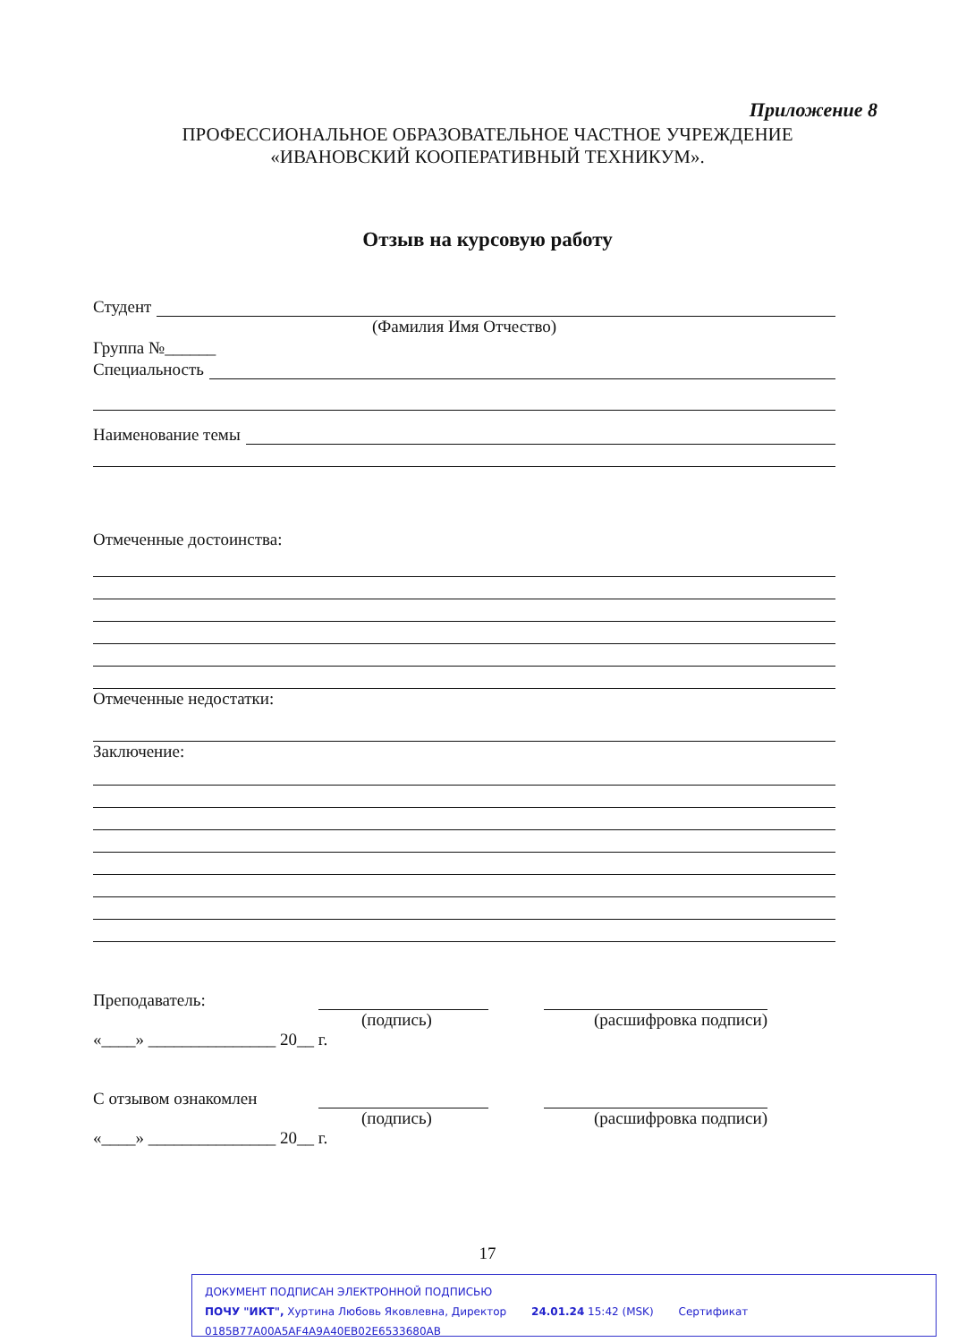Приложение 8
ПРОФЕССИОНАЛЬНОЕ ОБРАЗОВАТЕЛЬНОЕ ЧАСТНОЕ УЧРЕЖДЕНИЕ
«ИВАНОВСКИЙ КООПЕРАТИВНЫЙ ТЕХНИКУМ».
Отзыв на курсовую работу
Студент
(Фамилия Имя Отчество)
Группа №______
Специальность
Наименование темы
Отмеченные достоинства:
Отмеченные недостатки:
Заключение:
Преподаватель:
(подпись) (расшифровка подписи)
«____» _______________ 20__ г.
С отзывом ознакомлен
(подпись) (расшифровка подписи)
«____» _______________ 20__ г.
17
ДОКУМЕНТ ПОДПИСАН ЭЛЕКТРОННОЙ ПОДПИСЬЮ
ПОЧУ "ИКТ", Хуртина Любовь Яковлевна, Директор 24.01.24 15:42 (MSK) Сертификат 0185B77A00A5AF4A9A40EB02E6533680AB